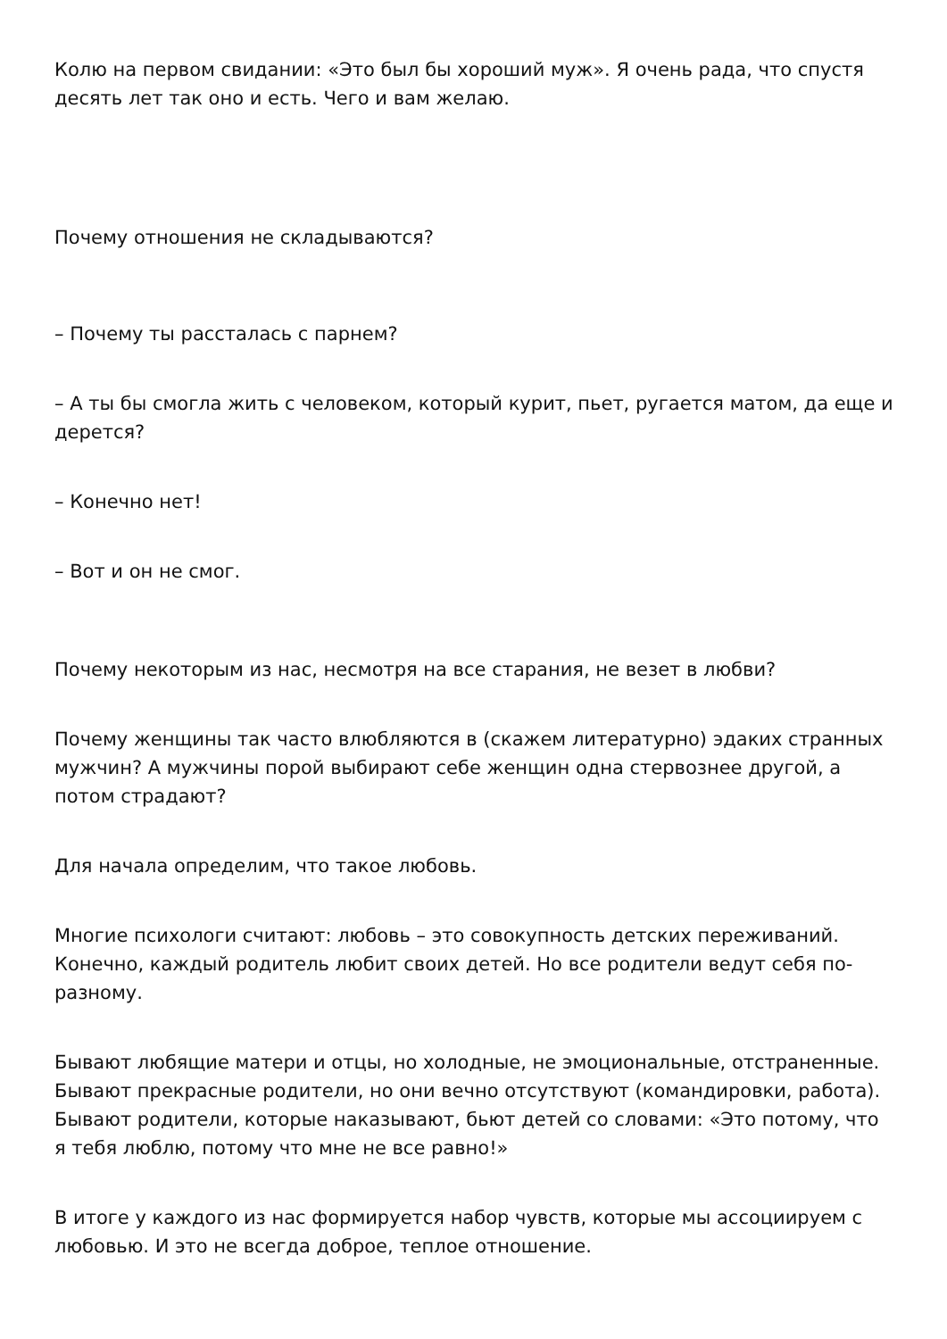Колю на первом свидании: «Это был бы хороший муж». Я очень рада, что спустя десять лет так оно и есть. Чего и вам желаю.
Почему отношения не складываются?
– Почему ты рассталась с парнем?
– А ты бы смогла жить с человеком, который курит, пьет, ругается матом, да еще и дерется?
– Конечно нет!
– Вот и он не смог.
Почему некоторым из нас, несмотря на все старания, не везет в любви?
Почему женщины так часто влюбляются в (скажем литературно) эдаких странных мужчин? А мужчины порой выбирают себе женщин одна стервознее другой, а потом страдают?
Для начала определим, что такое любовь.
Многие психологи считают: любовь – это совокупность детских переживаний. Конечно, каждый родитель любит своих детей. Но все родители ведут себя по-разному.
Бывают любящие матери и отцы, но холодные, не эмоциональные, отстраненные. Бывают прекрасные родители, но они вечно отсутствуют (командировки, работа). Бывают родители, которые наказывают, бьют детей со словами: «Это потому, что я тебя люблю, потому что мне не все равно!»
В итоге у каждого из нас формируется набор чувств, которые мы ассоциируем с любовью. И это не всегда доброе, теплое отношение.